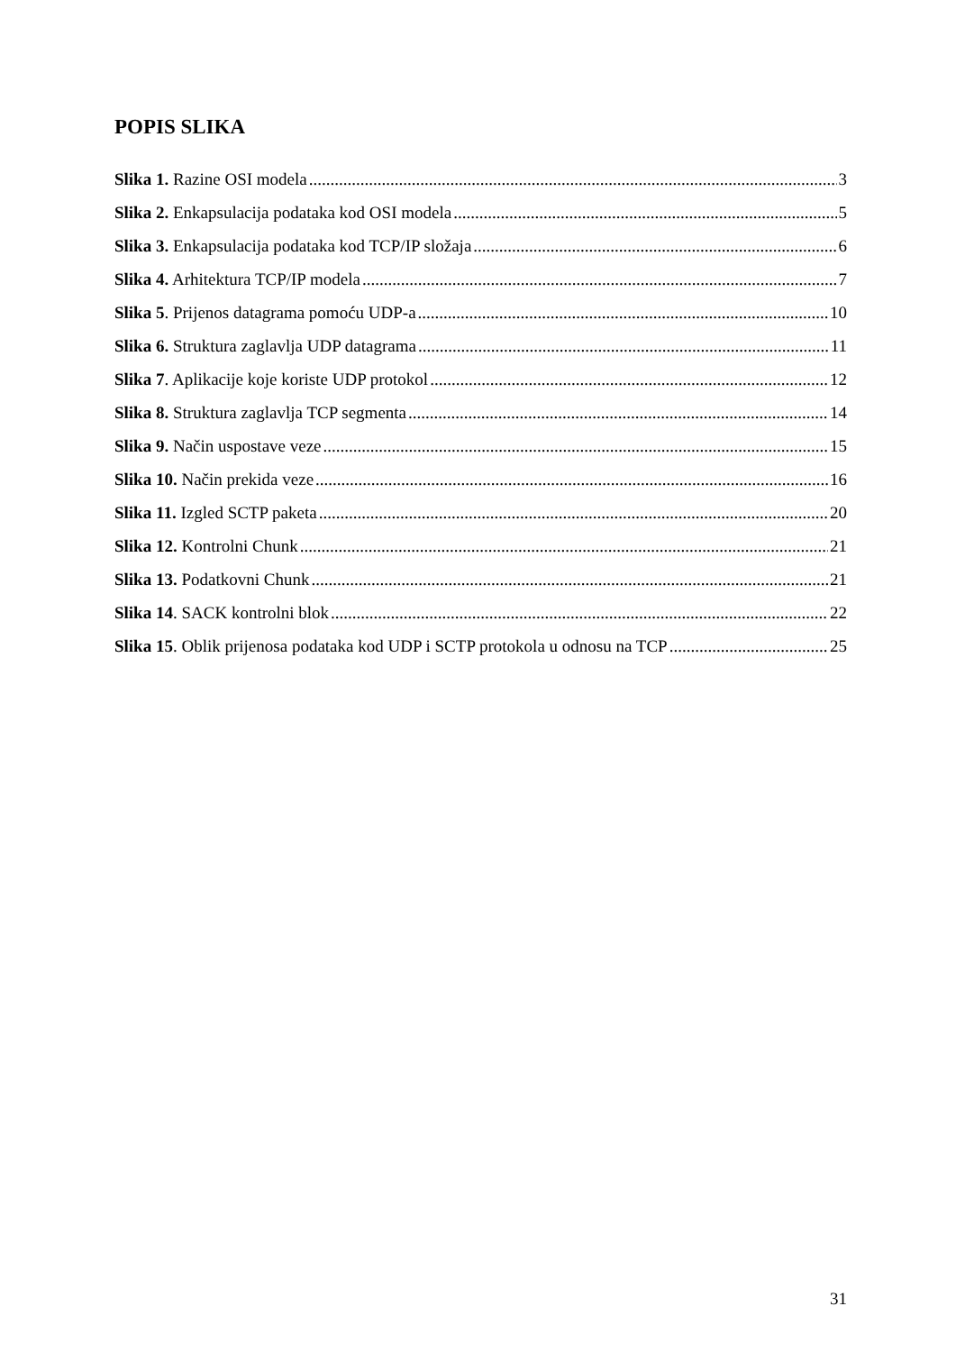POPIS SLIKA
Slika 1. Razine OSI modela 3
Slika 2. Enkapsulacija podataka kod OSI modela 5
Slika 3. Enkapsulacija podataka kod TCP/IP složaja 6
Slika 4. Arhitektura TCP/IP modela 7
Slika 5. Prijenos datagrama pomoću UDP-a 10
Slika 6. Struktura zaglavlja UDP datagrama 11
Slika 7. Aplikacije koje koriste UDP protokol 12
Slika 8. Struktura zaglavlja TCP segmenta 14
Slika 9. Način uspostave veze 15
Slika 10. Način prekida veze 16
Slika 11. Izgled SCTP paketa 20
Slika 12. Kontrolni Chunk 21
Slika 13. Podatkovni Chunk 21
Slika 14. SACK kontrolni blok 22
Slika 15. Oblik prijenosa podataka kod UDP i SCTP protokola u odnosu na TCP 25
31